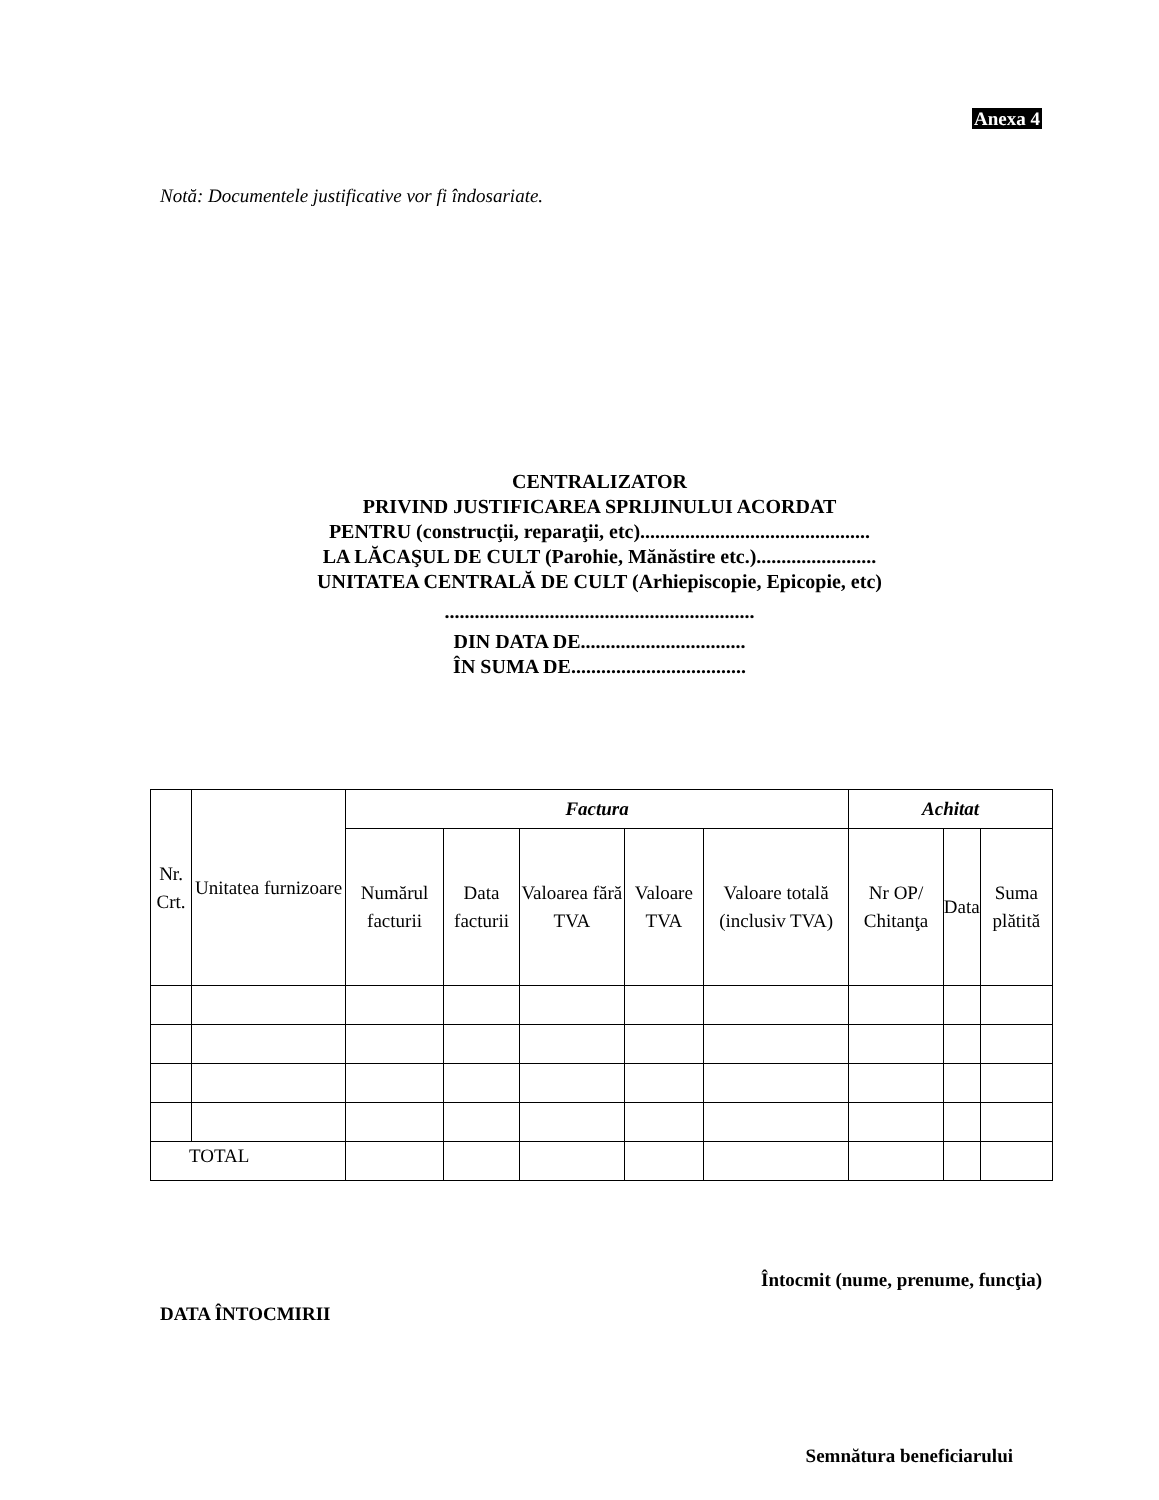Anexa 4
Notă: Documentele justificative vor fi îndosariate.
CENTRALIZATOR
PRIVIND JUSTIFICAREA SPRIJINULUI ACORDAT
PENTRU (construcţii, reparaţii, etc)..............................................
LA LĂCAŞUL DE CULT (Parohie, Mănăstire etc.)........................
UNITATEA CENTRALĂ DE CULT (Arhiepiscopie, Epicopie, etc)
..............................................................
DIN DATA DE.................................
ÎN SUMA DE...................................
| Nr. Crt. | Unitatea furnizoare | Factura | | | | | Achitat | | |
| --- | --- | --- | --- | --- | --- | --- | --- | --- | --- |
| | | Numărul facturii | Data facturii | Valoarea fără TVA | Valoare TVA | Valoare totală (inclusiv TVA) | Nr OP/ Chitanţa | Data | Suma plătită |
| TOTAL | | | | | | | | | |
Întocmit (nume, prenume, funcţia)
DATA ÎNTOCMIRII
Semnătura beneficiarului